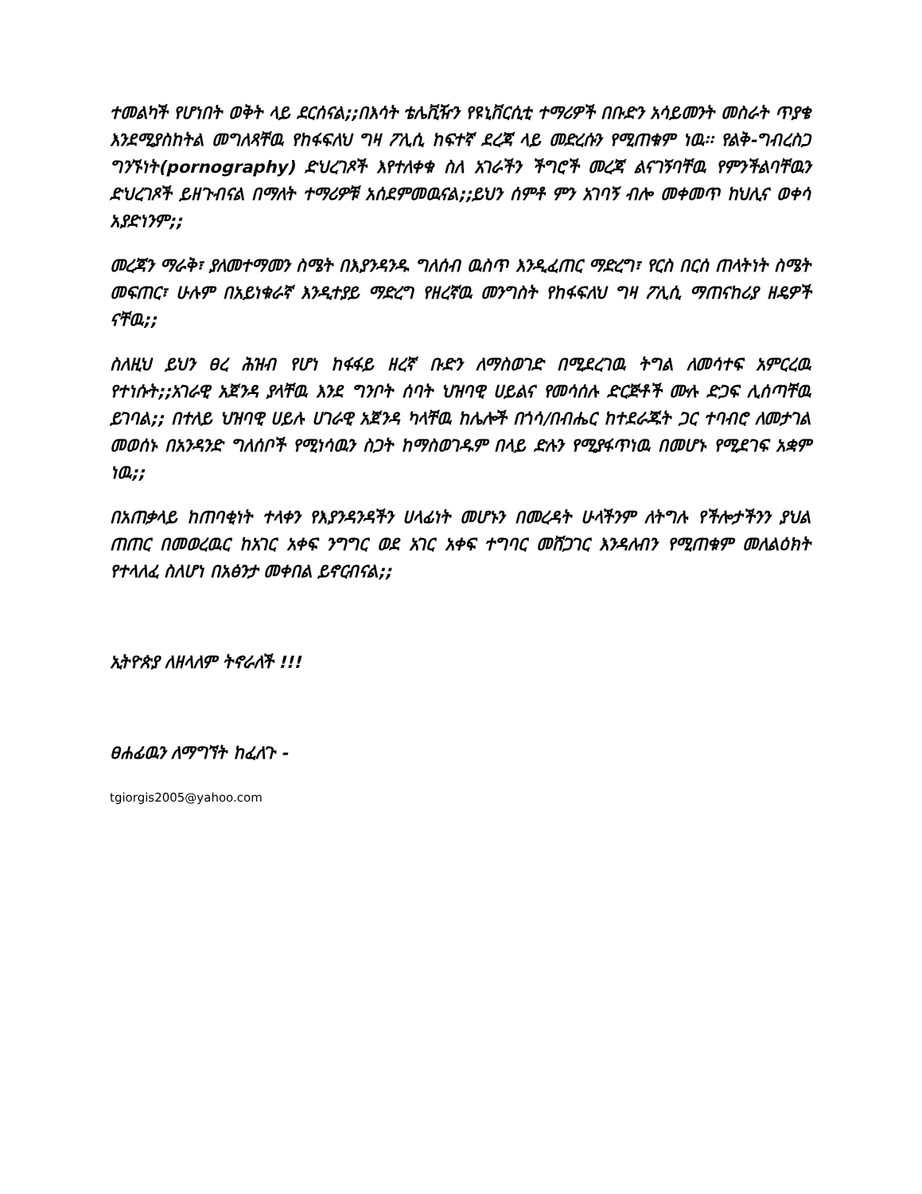ተመልካች የሆነበት ወቅት ላይ ደርሰናል;;በእሳት ቴሌቪዥን የዩኒቨርሲቲ ተማሪዎች በቡድን አሳይመንት መስራት ጥያቄ እንደሚያስከትል መግለጻቸዉ የከፋፍለህ ግዛ ፖሊሲ ከፍተኛ ደረጃ ላይ መድረሱን የሚጠቁም ነዉ፡፡ የልቅ-ግብረስጋ ግንኙነት(pornography) ድህረገጾች እየተለቀቁ ስለ አገራችን ችግሮች መረጃ ልናገኝባቸዉ የምንችልባቸዉን ድህረገጾች ይዘጉብናል በማለት ተማሪዎቹ አሰደምመዉናል;;ይህን ሰምቶ ምን አገባኝ ብሎ መቀመጥ ከህሊና ወቀሳ አያድነንም;;
መረጃን ማራቅ፣ ያለመተማመን ስሜት በእያንዳንዱ ግለሰብ ዉስጥ እንዲፈጠር ማድረግ፣ የርስ በርሰ ጠላትነት ስሜት መፍጠር፣ ሁሉም በአይነቁራኛ እንዲተያይ ማድረግ የዘረኛዉ መንግስት የከፋፍለህ ግዛ ፖሊሲ ማጠናከሪያ ዘዴዎች ናቸዉ;;
ስለዚህ ይህን ፀረ ሕዝብ የሆነ ከፋፋይ ዘረኛ ቡድን ለማስወገድ በሚደረገዉ ትግል ለመሳተፍ አምርረዉ የተነሱት;;አገራዊ አጀንዳ ያላቸዉ እንደ ግንቦት ሰባት ህዝባዊ ሀይልና የመሳሰሉ ድርጅቶች ሙሉ ድጋፍ ሊሰጣቸዉ ይገባል;; በተለይ ህዝባዊ ሀይሉ ሀገራዊ አጀንዳ ካላቸዉ ከሌሎች በጎሳ/በብሔር ከተደራጁት ጋር ተባብሮ ለመታገል መወሰኑ በአንዳንድ ግለሰቦች የሚነሳዉን ስጋት ከማስወገዱም በላይ ድሉን የሚያፋጥነዉ በመሆኑ የሚደገፍ አቋም ነዉ;;
በአጠቃላይ ከጠባቂነት ተላቀን የእያንዳንዳችን ሀላፊነት መሆኑን በመረዳት ሁላችንም ለትግሉ የችሎታችንን ያህል ጠጠር በመወረዉር ከአገር አቀፍ ንግግር ወደ አገር አቀፍ ተግባር መሸጋገር እንዳለብን የሚጠቁም መለልዕክት የተላለፈ ስለሆነ በአፅንታ መቀበል ይኖርብናል;;
ኢትዮጵያ ለዘላለም ትኖራለች !!!
ፀሐፊዉን ለማግኘት ከፈለጉ -
tgiorgis2005@yahoo.com